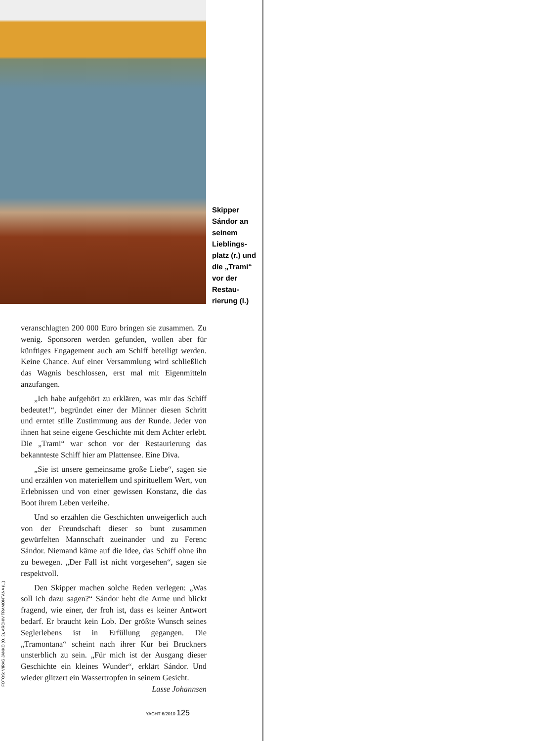Skipper Sándor an seinem Lieblings-platz (r.) und die „Trami“ vor der Restau-rierung (l.)
veranschlagten 200 000 Euro bringen sie zusammen. Zu wenig. Sponsoren werden gefunden, wollen aber für künftiges Engagement auch am Schiff beteiligt werden. Keine Chance. Auf einer Versammlung wird schließlich das Wagnis beschlossen, erst mal mit Eigenmitteln anzufangen.
„Ich habe aufgehört zu erklären, was mir das Schiff bedeutet!“, begründet einer der Männer diesen Schritt und erntet stille Zustimmung aus der Runde. Jeder von ihnen hat seine eigene Geschichte mit dem Achter erlebt. Die „Trami“ war schon vor der Restaurierung das bekannteste Schiff hier am Plattensee. Eine Diva.
„Sie ist unsere gemeinsame große Liebe“, sagen sie und erzählen von materiellem und spirituellem Wert, von Erlebnissen und von einer gewissen Konstanz, die das Boot ihrem Leben verleihe.
Und so erzählen die Geschichten unweigerlich auch von der Freundschaft dieser so bunt zusammen gewürfelten Mannschaft zueinander und zu Ferenc Sándor. Niemand käme auf die Idee, das Schiff ohne ihn zu bewegen. „Der Fall ist nicht vorgesehen“, sagen sie respektvoll.
Den Skipper machen solche Reden verlegen: „Was soll ich dazu sagen?“ Sándor hebt die Arme und blickt fragend, wie einer, der froh ist, dass es keiner Antwort bedarf. Er braucht kein Lob. Der größte Wunsch seines Seglerlebens ist in Erfüllung gegangen. Die „Tramontana“ scheint nach ihrer Kur bei Bruckners unsterblich zu sein. „Für mich ist der Ausgang dieser Geschichte ein kleines Wunder“, erklärt Sándor. Und wieder glitzert ein Wassertropfen in seinem Gesicht. Lasse Johannsen
FOTOS: VIRAG JANKO (O. 2), ARCHIV TRAMONTANA (L.)
YACHT 6/2010 125